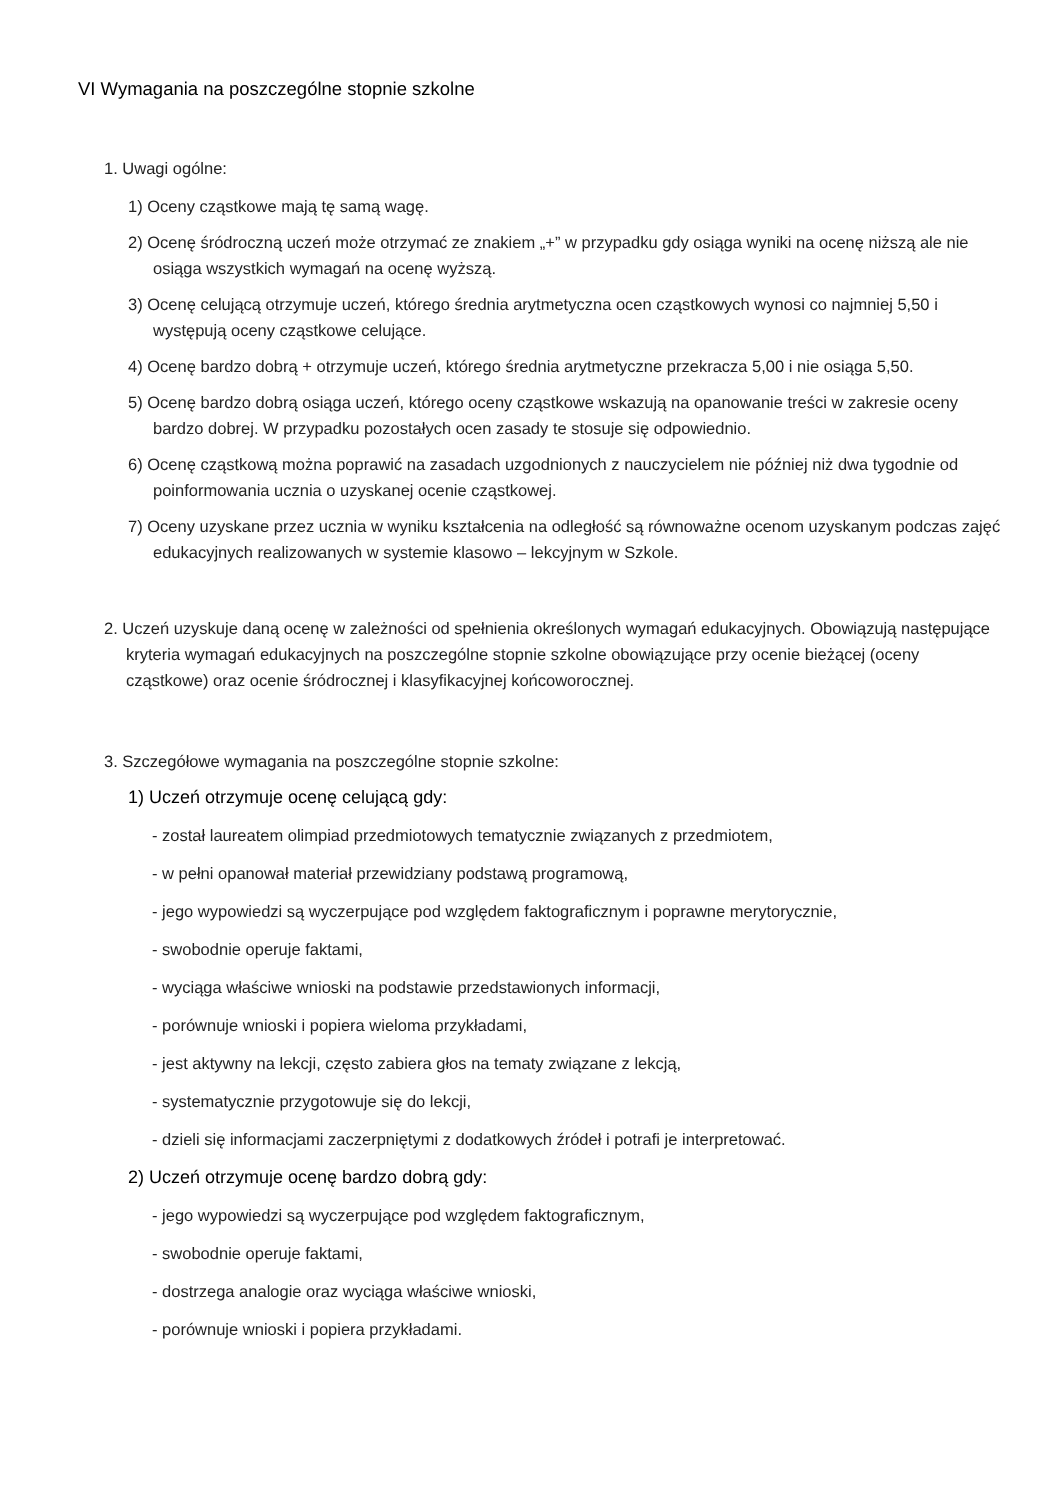VI Wymagania na poszczególne stopnie szkolne
1. Uwagi ogólne:
1) Oceny cząstkowe mają tę samą wagę.
2) Ocenę śródroczną uczeń może otrzymać ze znakiem „+” w przypadku gdy osiąga wyniki na ocenę niższą ale nie osiąga wszystkich wymagań na ocenę wyższą.
3) Ocenę celującą otrzymuje uczeń, którego średnia arytmetyczna ocen cząstkowych wynosi co najmniej 5,50 i występują oceny cząstkowe celujące.
4) Ocenę bardzo dobrą + otrzymuje uczeń, którego średnia arytmetyczne przekracza 5,00 i nie osiąga 5,50.
5) Ocenę bardzo dobrą osiąga uczeń, którego oceny cząstkowe wskazują na opanowanie treści w zakresie oceny bardzo dobrej. W przypadku pozostałych ocen zasady te stosuje się odpowiednio.
6) Ocenę cząstkową można poprawić na zasadach uzgodnionych z nauczycielem nie później niż dwa tygodnie od poinformowania ucznia o uzyskanej ocenie cząstkowej.
7) Oceny uzyskane przez ucznia w wyniku kształcenia na odległość są równoważne ocenom uzyskanym podczas zajęć edukacyjnych realizowanych w systemie klasowo – lekcyjnym w Szkole.
2. Uczeń uzyskuje daną ocenę w zależności od spełnienia określonych wymagań edukacyjnych. Obowiązują następujące kryteria wymagań edukacyjnych na poszczególne stopnie szkolne obowiązujące przy ocenie bieżącej (oceny cząstkowe) oraz ocenie śródrocznej i klasyfikacyjnej końcoworocznej.
3. Szczegółowe wymagania na poszczególne stopnie szkolne:
1) Uczeń otrzymuje ocenę celującą gdy:
- został laureatem olimpiad przedmiotowych tematycznie związanych z przedmiotem,
- w pełni opanował materiał przewidziany podstawą programową,
- jego wypowiedzi są wyczerpujące pod względem faktograficznym i poprawne merytorycznie,
- swobodnie operuje faktami,
- wyciąga właściwe wnioski na podstawie przedstawionych informacji,
- porównuje wnioski i popiera wieloma przykładami,
- jest aktywny na lekcji, często zabiera głos na tematy związane z lekcją,
- systematycznie przygotowuje się do lekcji,
- dzieli się informacjami zaczerpniętymi z dodatkowych źródeł i potrafi je interpretować.
2) Uczeń otrzymuje ocenę bardzo dobrą gdy:
- jego wypowiedzi są wyczerpujące pod względem faktograficznym,
- swobodnie operuje faktami,
- dostrzega analogie oraz wyciąga właściwe wnioski,
- porównuje wnioski i popiera przykładami.